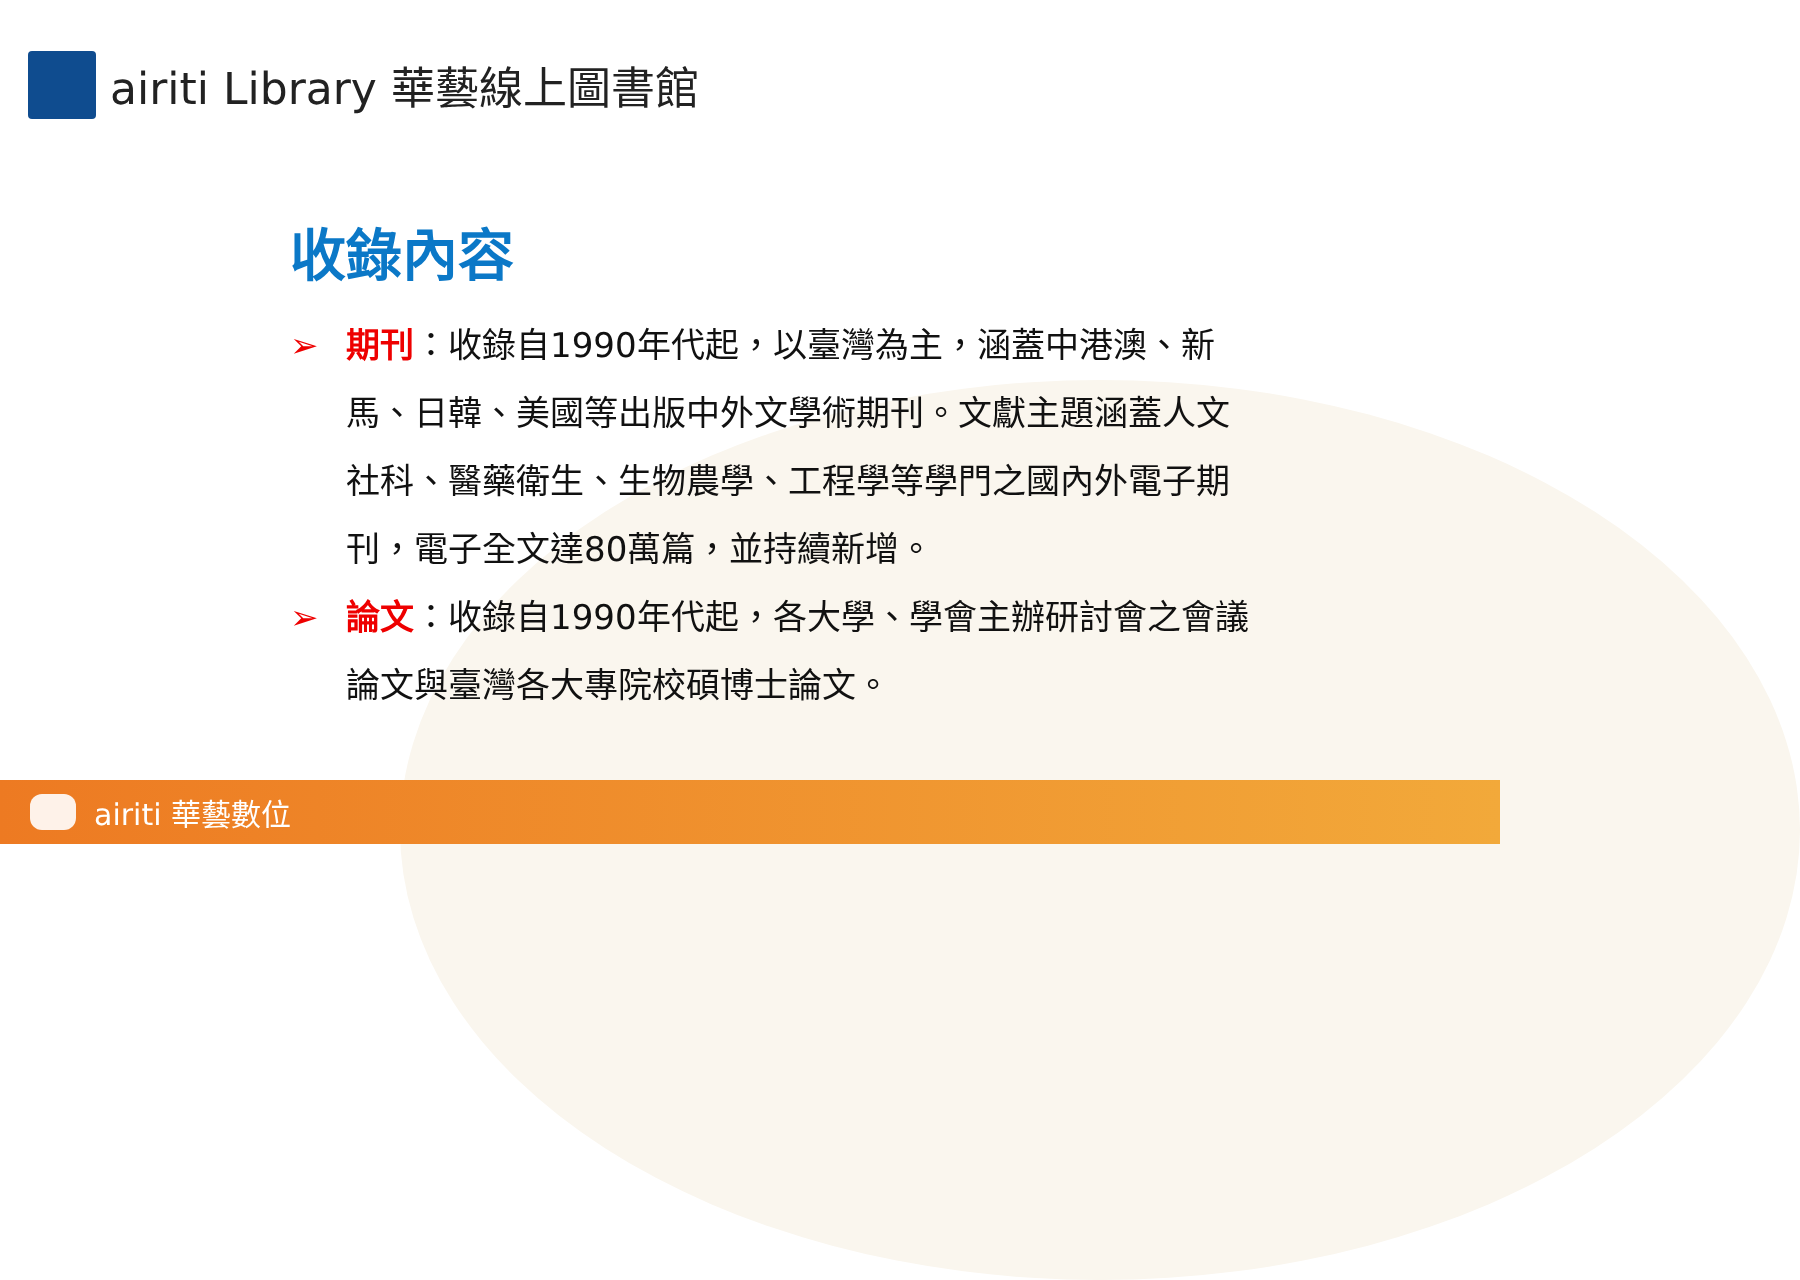airiti Library 華藝線上圖書館
收錄內容
➢ 期刊：收錄自1990年代起，以臺灣為主，涵蓋中港澳、新馬、日韓、美國等出版中外文學術期刊。文獻主題涵蓋人文社科、醫藥衛生、生物農學、工程學等學門之國內外電子期刊，電子全文達80萬篇，並持續新增。
➢ 論文：收錄自1990年代起，各大學、學會主辦研討會之會議論文與臺灣各大專院校碩博士論文。
airiti 華藝數位